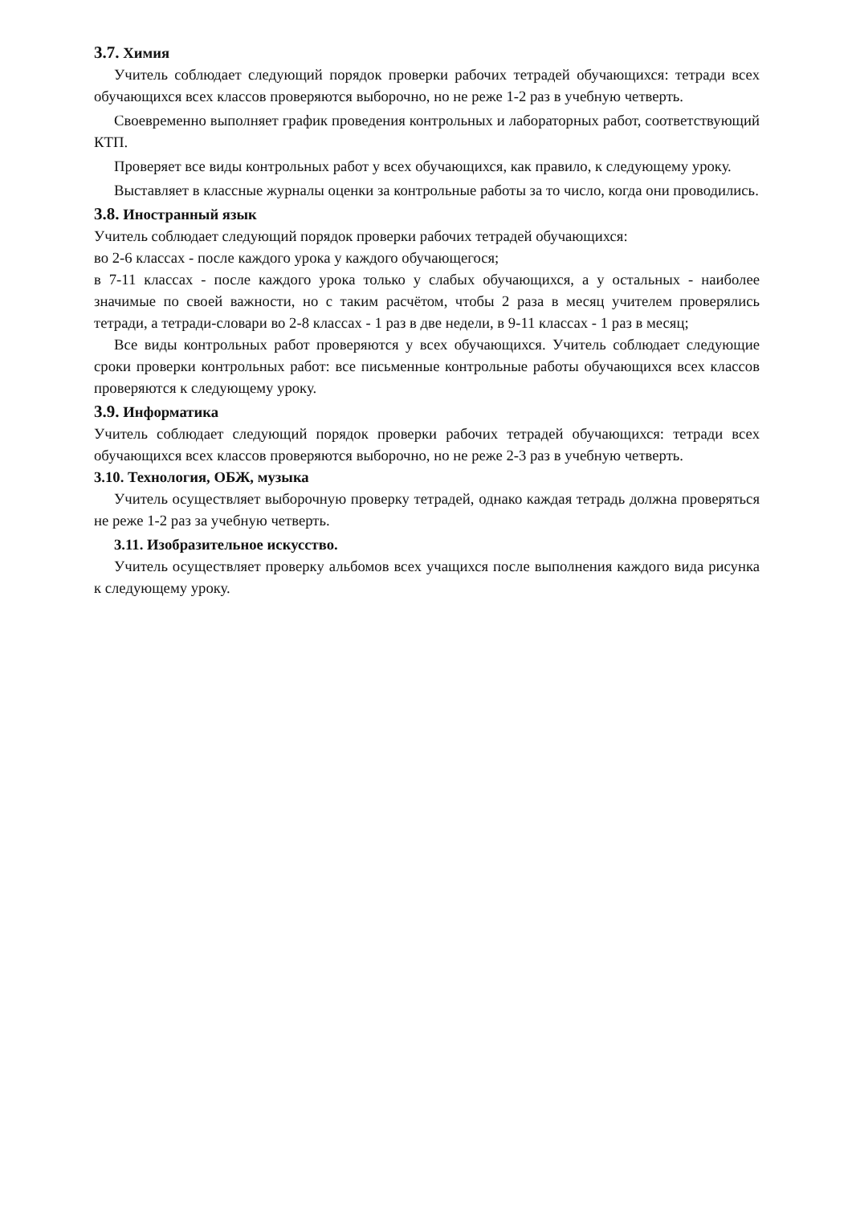3.7. Химия
Учитель соблюдает следующий порядок проверки рабочих тетрадей обучающихся: тетради всех обучающихся всех классов проверяются выборочно, но не реже 1-2 раз в учебную четверть.
Своевременно выполняет график проведения контрольных и лабораторных работ, соответствующий КТП.
Проверяет все виды контрольных работ у всех обучающихся, как правило, к следующему уроку.
Выставляет в классные журналы оценки за контрольные работы за то число, когда они проводились.
3.8. Иностранный язык
Учитель соблюдает следующий порядок проверки рабочих тетрадей обучающихся:
во 2-6 классах - после каждого урока у каждого обучающегося;
в 7-11 классах - после каждого урока только у слабых обучающихся, а у остальных - наиболее значимые по своей важности, но с таким расчётом, чтобы 2 раза в месяц учителем проверялись тетради, а тетради-словари во 2-8 классах - 1 раз в две недели, в 9-11 классах - 1 раз в месяц;
Все виды контрольных работ проверяются у всех обучающихся. Учитель соблюдает следующие сроки проверки контрольных работ: все письменные контрольные работы обучающихся всех классов проверяются к следующему уроку.
3.9. Информатика
Учитель соблюдает следующий порядок проверки рабочих тетрадей обучающихся: тетради всех обучающихся всех классов проверяются выборочно, но не реже 2-3 раз в учебную четверть.
3.10. Технология, ОБЖ, музыка
Учитель осуществляет выборочную проверку тетрадей, однако каждая тетрадь должна проверяться не реже 1-2 раз за учебную четверть.
3.11. Изобразительное искусство.
Учитель осуществляет проверку альбомов всех учащихся после выполнения каждого вида рисунка к следующему уроку.